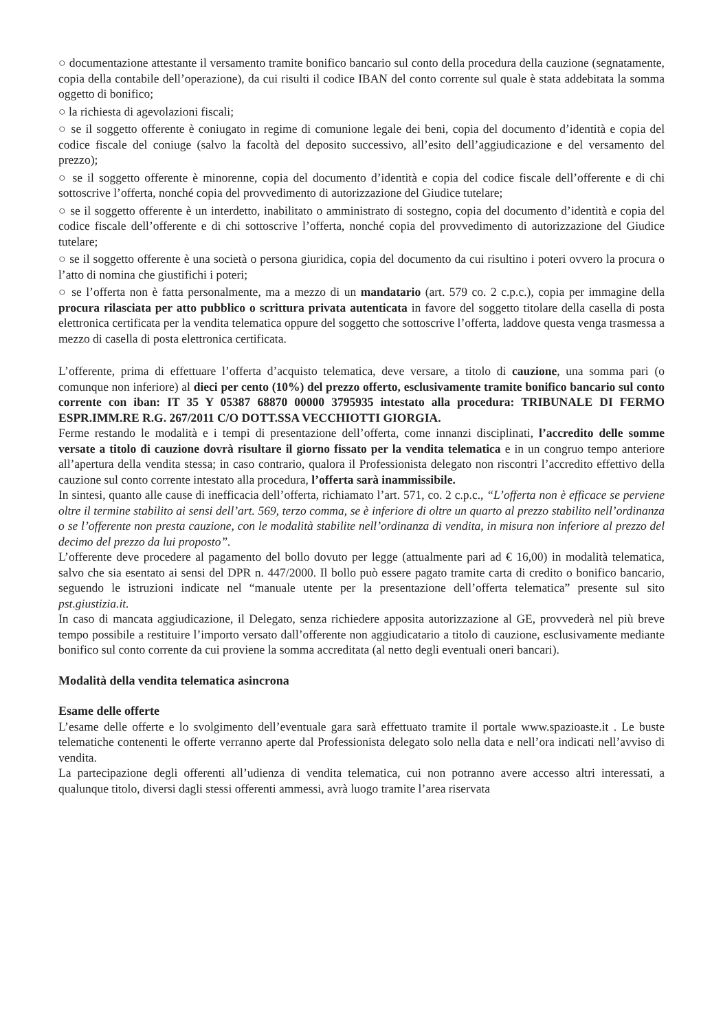○ documentazione attestante il versamento tramite bonifico bancario sul conto della procedura della cauzione (segnatamente, copia della contabile dell’operazione), da cui risulti il codice IBAN del conto corrente sul quale è stata addebitata la somma oggetto di bonifico;
○ la richiesta di agevolazioni fiscali;
○ se il soggetto offerente è coniugato in regime di comunione legale dei beni, copia del documento d’identità e copia del codice fiscale del coniuge (salvo la facoltà del deposito successivo, all’esito dell’aggiudicazione e del versamento del prezzo);
○ se il soggetto offerente è minorenne, copia del documento d’identità e copia del codice fiscale dell’offerente e di chi sottoscrive l’offerta, nonché copia del provvedimento di autorizzazione del Giudice tutelare;
○ se il soggetto offerente è un interdetto, inabilitato o amministrato di sostegno, copia del documento d’identità e copia del codice fiscale dell’offerente e di chi sottoscrive l’offerta, nonché copia del provvedimento di autorizzazione del Giudice tutelare;
○ se il soggetto offerente è una società o persona giuridica, copia del documento da cui risultino i poteri ovvero la procura o l’atto di nomina che giustifichi i poteri;
○ se l’offerta non è fatta personalmente, ma a mezzo di un mandatario (art. 579 co. 2 c.p.c.), copia per immagine della procura rilasciata per atto pubblico o scrittura privata autenticata in favore del soggetto titolare della casella di posta elettronica certificata per la vendita telematica oppure del soggetto che sottoscrive l’offerta, laddove questa venga trasmessa a mezzo di casella di posta elettronica certificata.
L’offerente, prima di effettuare l’offerta d’acquisto telematica, deve versare, a titolo di cauzione, una somma pari (o comunque non inferiore) al dieci per cento (10%) del prezzo offerto, esclusivamente tramite bonifico bancario sul conto corrente con iban: IT 35 Y 05387 68870 00000 3795935 intestato alla procedura: TRIBUNALE DI FERMO ESPR.IMM.RE R.G. 267/2011 C/O DOTT.SSA VECCHIOTTI GIORGIA.
Ferme restando le modalità e i tempi di presentazione dell’offerta, come innanzi disciplinati, l’accredito delle somme versate a titolo di cauzione dovrà risultare il giorno fissato per la vendita telematica e in un congruo tempo anteriore all’apertura della vendita stessa; in caso contrario, qualora il Professionista delegato non riscontri l’accredito effettivo della cauzione sul conto corrente intestato alla procedura, l’offerta sarà inammissibile.
In sintesi, quanto alle cause di inefficacia dell’offerta, richiamato l’art. 571, co. 2 c.p.c., “L’offerta non è efficace se perviene oltre il termine stabilito ai sensi dell’art. 569, terzo comma, se è inferiore di oltre un quarto al prezzo stabilito nell’ordinanza o se l’offerente non presta cauzione, con le modalità stabilite nell’ordinanza di vendita, in misura non inferiore al prezzo del decimo del prezzo da lui proposto”.
L’offerente deve procedere al pagamento del bollo dovuto per legge (attualmente pari ad € 16,00) in modalità telematica, salvo che sia esentato ai sensi del DPR n. 447/2000. Il bollo può essere pagato tramite carta di credito o bonifico bancario, seguendo le istruzioni indicate nel “manuale utente per la presentazione dell’offerta telematica” presente sul sito pst.giustizia.it.
In caso di mancata aggiudicazione, il Delegato, senza richiedere apposita autorizzazione al GE, provvederà nel più breve tempo possibile a restituire l’importo versato dall’offerente non aggiudicatario a titolo di cauzione, esclusivamente mediante bonifico sul conto corrente da cui proviene la somma accreditata (al netto degli eventuali oneri bancari).
Modalità della vendita telematica asincrona
Esame delle offerte
L’esame delle offerte e lo svolgimento dell’eventuale gara sarà effettuato tramite il portale www.spazioaste.it . Le buste telematiche contenenti le offerte verranno aperte dal Professionista delegato solo nella data e nell’ora indicati nell’avviso di vendita.
La partecipazione degli offerenti all’udienza di vendita telematica, cui non potranno avere accesso altri interessati, a qualunque titolo, diversi dagli stessi offerenti ammessi, avrà luogo tramite l’area riservata